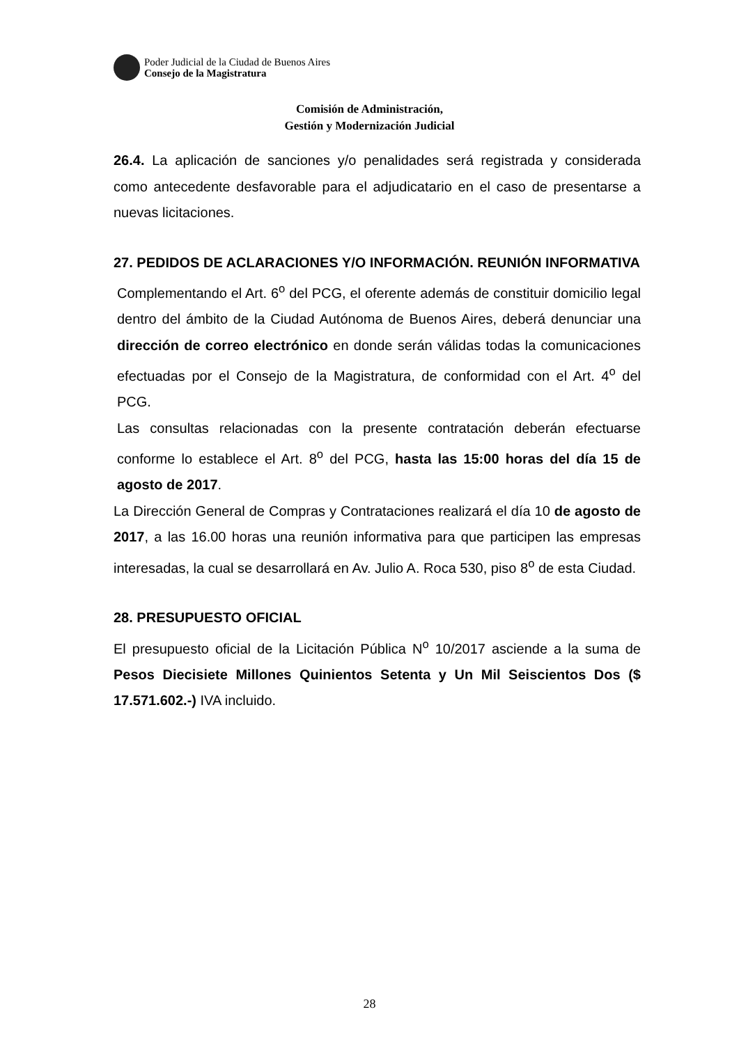Poder Judicial de la Ciudad de Buenos Aires
Consejo de la Magistratura
Comisión de Administración,
Gestión y Modernización Judicial
26.4. La aplicación de sanciones y/o penalidades será registrada y considerada como antecedente desfavorable para el adjudicatario en el caso de presentarse a nuevas licitaciones.
27. PEDIDOS DE ACLARACIONES Y/O INFORMACIÓN. REUNIÓN INFORMATIVA
Complementando el Art. 6<sup>o</sup> del PCG, el oferente además de constituir domicilio legal dentro del ámbito de la Ciudad Autónoma de Buenos Aires, deberá denunciar una dirección de correo electrónico en donde serán válidas todas la comunicaciones efectuadas por el Consejo de la Magistratura, de conformidad con el Art. 4<sup>o</sup> del PCG.
Las consultas relacionadas con la presente contratación deberán efectuarse conforme lo establece el Art. 8<sup>o</sup> del PCG, hasta las 15:00 horas del día 15 de agosto de 2017.
La Dirección General de Compras y Contrataciones realizará el día 10 de agosto de 2017, a las 16.00 horas una reunión informativa para que participen las empresas interesadas, la cual se desarrollará en Av. Julio A. Roca 530, piso 8<sup>o</sup> de esta Ciudad.
28. PRESUPUESTO OFICIAL
El presupuesto oficial de la Licitación Pública N<sup>o</sup> 10/2017 asciende a la suma de Pesos Diecisiete Millones Quinientos Setenta y Un Mil Seiscientos Dos ($ 17.571.602.-) IVA incluido.
28